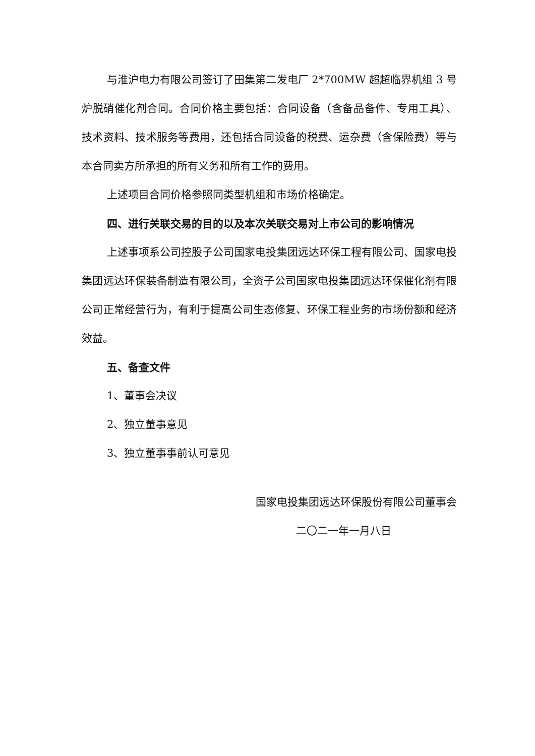与淮沪电力有限公司签订了田集第二发电厂 2*700MW 超超临界机组 3 号炉脱硝催化剂合同。合同价格主要包括：合同设备（含备品备件、专用工具）、技术资料、技术服务等费用，还包括合同设备的税费、运杂费（含保险费）等与本合同卖方所承担的所有义务和所有工作的费用。
上述项目合同价格参照同类型机组和市场价格确定。
四、进行关联交易的目的以及本次关联交易对上市公司的影响情况
上述事项系公司控股子公司国家电投集团远达环保工程有限公司、国家电投集团远达环保装备制造有限公司，全资子公司国家电投集团远达环保催化剂有限公司正常经营行为，有利于提高公司生态修复、环保工程业务的市场份额和经济效益。
五、备查文件
1、董事会决议
2、独立董事意见
3、独立董事事前认可意见
国家电投集团远达环保股份有限公司董事会
二〇二一年一月八日